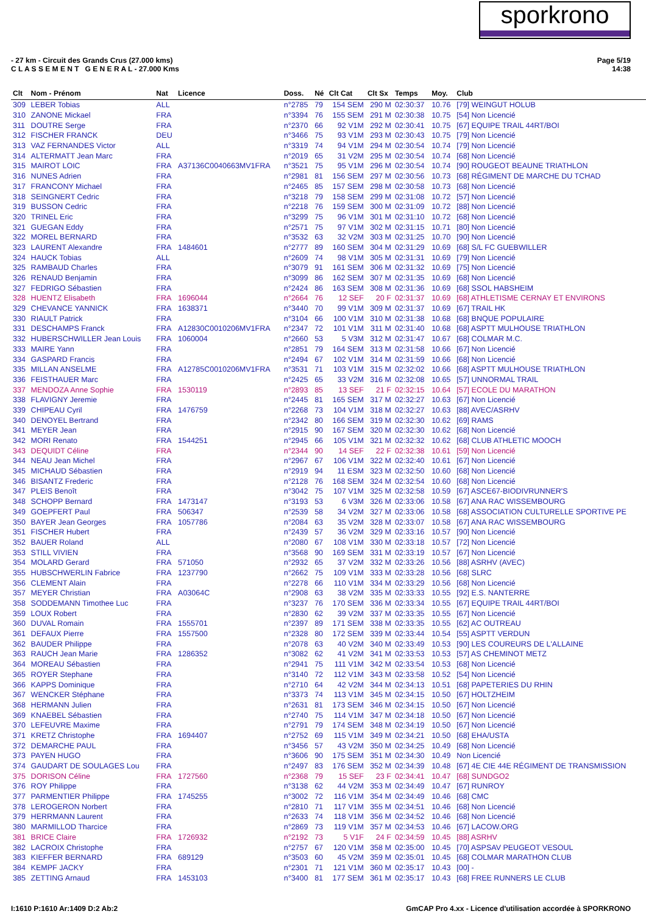sporkrono
Page 5/19
14:38
- 27 km - Circuit des Grands Crus (27.000 kms)
C L A S S E M E N T G E N E R A L - 27.000 Kms
| Clt | Nom - Prénom | Nat | Licence | Doss. | Né | Clt Cat | Clt Sx | Temps | Moy. | Club |
| --- | --- | --- | --- | --- | --- | --- | --- | --- | --- | --- |
| 309 | LEBER Tobias | ALL | | n°2785 | 79 | 154 SEM | 290 M | 02:30:37 | 10.76 | [79] WEINGUT HOLUB |
| 310 | ZANONE Mickael | FRA | | n°3394 | 76 | 155 SEM | 291 M | 02:30:38 | 10.75 | [54] Non Licencié |
| 311 | DOUTRE Serge | FRA | | n°2370 | 66 | 92 V1M | 292 M | 02:30:41 | 10.75 | [67] EQUIPE TRAIL 44RT/BOI |
| 312 | FISCHER FRANCK | DEU | | n°3466 | 75 | 93 V1M | 293 M | 02:30:43 | 10.75 | [79] Non Licencié |
| 313 | VAZ FERNANDES Victor | ALL | | n°3319 | 74 | 94 V1M | 294 M | 02:30:54 | 10.74 | [79] Non Licencié |
| 314 | ALTERMATT Jean Marc | FRA | | n°2019 | 65 | 31 V2M | 295 M | 02:30:54 | 10.74 | [68] Non Licencié |
| 315 | MAIROT LOIC | FRA | A37136C0040663MV1FRA | n°3521 | 75 | 95 V1M | 296 M | 02:30:54 | 10.74 | [90] ROUGEOT BEAUNE TRIATHLON |
| 316 | NUNES Adrien | FRA | | n°2981 | 81 | 156 SEM | 297 M | 02:30:56 | 10.73 | [68] RÉGIMENT DE MARCHE DU TCHAD |
| 317 | FRANCONY Michael | FRA | | n°2465 | 85 | 157 SEM | 298 M | 02:30:58 | 10.73 | [68] Non Licencié |
| 318 | SEINGNERT Cedric | FRA | | n°3218 | 79 | 158 SEM | 299 M | 02:31:08 | 10.72 | [57] Non Licencié |
| 319 | BUSSON Cedric | FRA | | n°2218 | 76 | 159 SEM | 300 M | 02:31:09 | 10.72 | [88] Non Licencié |
| 320 | TRINEL Eric | FRA | | n°3299 | 75 | 96 V1M | 301 M | 02:31:10 | 10.72 | [68] Non Licencié |
| 321 | GUEGAN Eddy | FRA | | n°2571 | 75 | 97 V1M | 302 M | 02:31:15 | 10.71 | [80] Non Licencié |
| 322 | MOREL BERNARD | FRA | | n°3532 | 63 | 32 V2M | 303 M | 02:31:25 | 10.70 | [90] Non Licencié |
| 323 | LAURENT Alexandre | FRA | 1484601 | n°2777 | 89 | 160 SEM | 304 M | 02:31:29 | 10.69 | [68] S/L FC GUEBWILLER |
| 324 | HAUCK Tobias | ALL | | n°2609 | 74 | 98 V1M | 305 M | 02:31:31 | 10.69 | [79] Non Licencié |
| 325 | RAMBAUD Charles | FRA | | n°3079 | 91 | 161 SEM | 306 M | 02:31:32 | 10.69 | [75] Non Licencié |
| 326 | RENAUD Benjamin | FRA | | n°3099 | 86 | 162 SEM | 307 M | 02:31:35 | 10.69 | [68] Non Licencié |
| 327 | FEDRIGO Sébastien | FRA | | n°2424 | 86 | 163 SEM | 308 M | 02:31:36 | 10.69 | [68] SSOL HABSHEIM |
| 328 | HUENTZ Elisabeth | FRA | 1696044 | n°2664 | 76 | 12 SEF | 20 F | 02:31:37 | 10.69 | [68] ATHLETISME CERNAY ET ENVIRONS |
| 329 | CHEVANCE YANNICK | FRA | 1638371 | n°3440 | 70 | 99 V1M | 309 M | 02:31:37 | 10.69 | [67] TRAIL HK |
| 330 | RIAULT Patrick | FRA | | n°3104 | 66 | 100 V1M | 310 M | 02:31:38 | 10.68 | [68] BNQUE POPULAIRE |
| 331 | DESCHAMPS Franck | FRA | A12830C0010206MV1FRA | n°2347 | 72 | 101 V1M | 311 M | 02:31:40 | 10.68 | [68] ASPTT MULHOUSE TRIATHLON |
| 332 | HUBERSCHWILLER Jean Louis | FRA | 1060004 | n°2660 | 53 | 5 V3M | 312 M | 02:31:47 | 10.67 | [68] COLMAR M.C. |
| 333 | MAIRE Yann | FRA | | n°2851 | 79 | 164 SEM | 313 M | 02:31:58 | 10.66 | [67] Non Licencié |
| 334 | GASPARD Francis | FRA | | n°2494 | 67 | 102 V1M | 314 M | 02:31:59 | 10.66 | [68] Non Licencié |
| 335 | MILLAN ANSELME | FRA | A12785C0010206MV1FRA | n°3531 | 71 | 103 V1M | 315 M | 02:32:02 | 10.66 | [68] ASPTT MULHOUSE TRIATHLON |
| 336 | FEISTHAUER Marc | FRA | | n°2425 | 65 | 33 V2M | 316 M | 02:32:08 | 10.65 | [57] UNNORMAL TRAIL |
| 337 | MENDOZA Anne Sophie | FRA | 1530119 | n°2893 | 85 | 13 SEF | 21 F | 02:32:15 | 10.64 | [57] ECOLE DU MARATHON |
| 338 | FLAVIGNY Jeremie | FRA | | n°2445 | 81 | 165 SEM | 317 M | 02:32:27 | 10.63 | [67] Non Licencié |
| 339 | CHIPEAU Cyril | FRA | 1476759 | n°2268 | 73 | 104 V1M | 318 M | 02:32:27 | 10.63 | [88] AVEC/ASRHV |
| 340 | DENOYEL Bertrand | FRA | | n°2342 | 80 | 166 SEM | 319 M | 02:32:30 | 10.62 | [69] RAMS |
| 341 | MEYER Jean | FRA | | n°2915 | 90 | 167 SEM | 320 M | 02:32:30 | 10.62 | [68] Non Licencié |
| 342 | MORI Renato | FRA | 1544251 | n°2945 | 66 | 105 V1M | 321 M | 02:32:32 | 10.62 | [68] CLUB ATHLETIC MOOCH |
| 343 | DEQUIDT Céline | FRA | | n°2344 | 90 | 14 SEF | 22 F | 02:32:38 | 10.61 | [59] Non Licencié |
| 344 | NEAU Jean Michel | FRA | | n°2967 | 67 | 106 V1M | 322 M | 02:32:40 | 10.61 | [67] Non Licencié |
| 345 | MICHAUD Sébastien | FRA | | n°2919 | 94 | 11 ESM | 323 M | 02:32:50 | 10.60 | [68] Non Licencié |
| 346 | BISANTZ Frederic | FRA | | n°2128 | 76 | 168 SEM | 324 M | 02:32:54 | 10.60 | [68] Non Licencié |
| 347 | PLEIS Benoît | FRA | | n°3042 | 75 | 107 V1M | 325 M | 02:32:58 | 10.59 | [67] ASCE67-BIODIVRUNNER'S |
| 348 | SCHOPP Bernard | FRA | 1473147 | n°3193 | 53 | 6 V3M | 326 M | 02:33:06 | 10.58 | [67] ANA RAC WISSEMBOURG |
| 349 | GOEPFERT Paul | FRA | 506347 | n°2539 | 58 | 34 V2M | 327 M | 02:33:06 | 10.58 | [68] ASSOCIATION CULTURELLE SPORTIVE PE |
| 350 | BAYER Jean Georges | FRA | 1057786 | n°2084 | 63 | 35 V2M | 328 M | 02:33:07 | 10.58 | [67] ANA RAC WISSEMBOURG |
| 351 | FISCHER Hubert | FRA | | n°2439 | 57 | 36 V2M | 329 M | 02:33:16 | 10.57 | [90] Non Licencié |
| 352 | BAUER Roland | ALL | | n°2080 | 67 | 108 V1M | 330 M | 02:33:18 | 10.57 | [72] Non Licencié |
| 353 | STILL VIVIEN | FRA | | n°3568 | 90 | 169 SEM | 331 M | 02:33:19 | 10.57 | [67] Non Licencié |
| 354 | MOLARD Gerard | FRA | 571050 | n°2932 | 65 | 37 V2M | 332 M | 02:33:26 | 10.56 | [88] ASRHV (AVEC) |
| 355 | HUBSCHWERLIN Fabrice | FRA | 1237790 | n°2662 | 75 | 109 V1M | 333 M | 02:33:28 | 10.56 | [68] SLRC |
| 356 | CLEMENT Alain | FRA | | n°2278 | 66 | 110 V1M | 334 M | 02:33:29 | 10.56 | [68] Non Licencié |
| 357 | MEYER Christian | FRA | A03064C | n°2908 | 63 | 38 V2M | 335 M | 02:33:33 | 10.55 | [92] E.S. NANTERRE |
| 358 | SODDEMANN Timothee Luc | FRA | | n°3237 | 76 | 170 SEM | 336 M | 02:33:34 | 10.55 | [67] EQUIPE TRAIL 44RT/BOI |
| 359 | LOUX Robert | FRA | | n°2830 | 62 | 39 V2M | 337 M | 02:33:35 | 10.55 | [67] Non Licencié |
| 360 | DUVAL Romain | FRA | 1555701 | n°2397 | 89 | 171 SEM | 338 M | 02:33:35 | 10.55 | [62] AC OUTREAU |
| 361 | DEFAUX Pierre | FRA | 1557500 | n°2328 | 80 | 172 SEM | 339 M | 02:33:44 | 10.54 | [55] ASPTT VERDUN |
| 362 | BAUDER Philippe | FRA | | n°2078 | 63 | 40 V2M | 340 M | 02:33:49 | 10.53 | [90] LES COUREURS DE L'ALLAINE |
| 363 | RAUCH Jean Marie | FRA | 1286352 | n°3082 | 62 | 41 V2M | 341 M | 02:33:53 | 10.53 | [57] AS CHEMINOT METZ |
| 364 | MOREAU Sébastien | FRA | | n°2941 | 75 | 111 V1M | 342 M | 02:33:54 | 10.53 | [68] Non Licencié |
| 365 | ROYER Stephane | FRA | | n°3140 | 72 | 112 V1M | 343 M | 02:33:58 | 10.52 | [54] Non Licencié |
| 366 | KAPPS Dominique | FRA | | n°2710 | 64 | 42 V2M | 344 M | 02:34:13 | 10.51 | [68] PAPETERIES DU RHIN |
| 367 | WENCKER Stéphane | FRA | | n°3373 | 74 | 113 V1M | 345 M | 02:34:15 | 10.50 | [67] HOLTZHEIM |
| 368 | HERMANN Julien | FRA | | n°2631 | 81 | 173 SEM | 346 M | 02:34:15 | 10.50 | [67] Non Licencié |
| 369 | KNAEBEL Sébastien | FRA | | n°2740 | 75 | 114 V1M | 347 M | 02:34:18 | 10.50 | [67] Non Licencié |
| 370 | LEFEUVRE Maxime | FRA | | n°2791 | 79 | 174 SEM | 348 M | 02:34:19 | 10.50 | [67] Non Licencié |
| 371 | KRETZ Christophe | FRA | 1694407 | n°2752 | 69 | 115 V1M | 349 M | 02:34:21 | 10.50 | [68] EHA/USTA |
| 372 | DEMARCHE PAUL | FRA | | n°3456 | 57 | 43 V2M | 350 M | 02:34:25 | 10.49 | [68] Non Licencié |
| 373 | PAYEN HUGO | FRA | | n°3606 | 90 | 175 SEM | 351 M | 02:34:30 | 10.49 | Non Licencié |
| 374 | GAUDART DE SOULAGES Lou | FRA | | n°2497 | 83 | 176 SEM | 352 M | 02:34:39 | 10.48 | [67] 4E CIE 44E RÉGIMENT DE TRANSMISSION |
| 375 | DORISON Céline | FRA | 1727560 | n°2368 | 79 | 15 SEF | 23 F | 02:34:41 | 10.47 | [68] SUNDGO2 |
| 376 | ROY Philippe | FRA | | n°3138 | 62 | 44 V2M | 353 M | 02:34:49 | 10.47 | [67] RUNROY |
| 377 | PARMENTIER Philippe | FRA | 1745255 | n°3002 | 72 | 116 V1M | 354 M | 02:34:49 | 10.46 | [68] CMC |
| 378 | LEROGERON Norbert | FRA | | n°2810 | 71 | 117 V1M | 355 M | 02:34:51 | 10.46 | [68] Non Licencié |
| 379 | HERRMANN Laurent | FRA | | n°2633 | 74 | 118 V1M | 356 M | 02:34:52 | 10.46 | [68] Non Licencié |
| 380 | MARMILLOD Tharcice | FRA | | n°2869 | 73 | 119 V1M | 357 M | 02:34:53 | 10.46 | [67] LACOW.ORG |
| 381 | BRICE Claire | FRA | 1726932 | n°2192 | 73 | 5 V1F | 24 F | 02:34:59 | 10.45 | [88] ASRHV |
| 382 | LACROIX Christophe | FRA | | n°2757 | 67 | 120 V1M | 358 M | 02:35:00 | 10.45 | [70] ASPSAV PEUGEOT VESOUL |
| 383 | KIEFFER BERNARD | FRA | 689129 | n°3503 | 60 | 45 V2M | 359 M | 02:35:01 | 10.45 | [68] COLMAR MARATHON CLUB |
| 384 | KEMPF JACKY | FRA | | n°2301 | 71 | 121 V1M | 360 M | 02:35:17 | 10.43 | [00] - |
| 385 | ZETTING Arnaud | FRA | 1453103 | n°3400 | 81 | 177 SEM | 361 M | 02:35:17 | 10.43 | [68] FREE RUNNERS LE CLUB |
GmCAP Pro 4.xx - Licence d'utilisation accordée à SPORKRONO I:1610 P:1610 Ar:1409 D:2 Ab:2